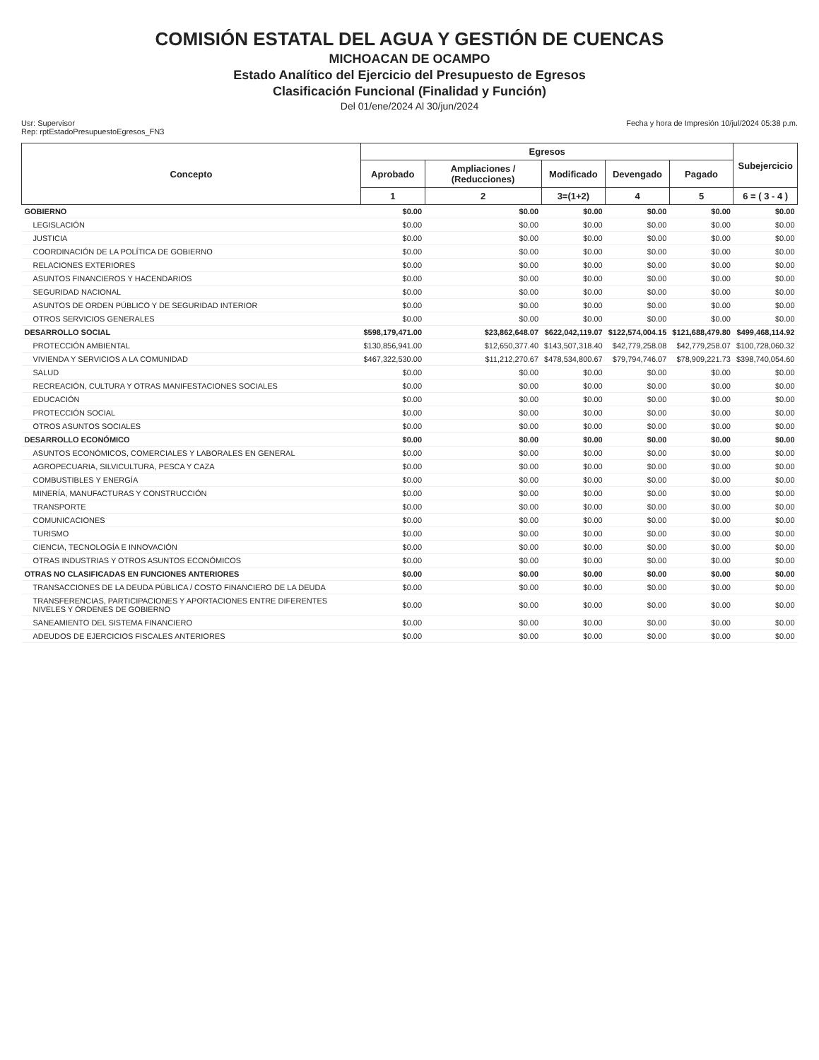COMISIÓN ESTATAL DEL AGUA Y GESTIÓN DE CUENCAS
MICHOACAN DE OCAMPO
Estado Analítico del Ejercicio del Presupuesto de Egresos
Clasificación Funcional (Finalidad y Función)
Del 01/ene/2024 Al 30/jun/2024
Usr: Supervisor
Rep: rptEstadoPresupuestoEgresos_FN3
Fecha y hora de Impresión 10/jul/2024 05:38 p.m.
| Concepto | Egresos | | | | | Subejercicio |
| --- | --- | --- | --- | --- | --- | --- |
| | Aprobado | Ampliaciones / (Reducciones) | Modificado | Devengado | Pagado | |
| | 1 | 2 | 3=(1+2) | 4 | 5 | 6 = ( 3 - 4 ) |
| GOBIERNO | $0.00 | $0.00 | $0.00 | $0.00 | $0.00 | $0.00 |
| LEGISLACIÓN | $0.00 | $0.00 | $0.00 | $0.00 | $0.00 | $0.00 |
| JUSTICIA | $0.00 | $0.00 | $0.00 | $0.00 | $0.00 | $0.00 |
| COORDINACIÓN DE LA POLÍTICA DE GOBIERNO | $0.00 | $0.00 | $0.00 | $0.00 | $0.00 | $0.00 |
| RELACIONES EXTERIORES | $0.00 | $0.00 | $0.00 | $0.00 | $0.00 | $0.00 |
| ASUNTOS FINANCIEROS Y HACENDARIOS | $0.00 | $0.00 | $0.00 | $0.00 | $0.00 | $0.00 |
| SEGURIDAD NACIONAL | $0.00 | $0.00 | $0.00 | $0.00 | $0.00 | $0.00 |
| ASUNTOS DE ORDEN PÚBLICO Y DE SEGURIDAD INTERIOR | $0.00 | $0.00 | $0.00 | $0.00 | $0.00 | $0.00 |
| OTROS SERVICIOS GENERALES | $0.00 | $0.00 | $0.00 | $0.00 | $0.00 | $0.00 |
| DESARROLLO SOCIAL | $598,179,471.00 | $23,862,648.07 | $622,042,119.07 | $122,574,004.15 | $121,688,479.80 | $499,468,114.92 |
| PROTECCIÓN AMBIENTAL | $130,856,941.00 | $12,650,377.40 | $143,507,318.40 | $42,779,258.08 | $42,779,258.07 | $100,728,060.32 |
| VIVIENDA Y SERVICIOS A LA COMUNIDAD | $467,322,530.00 | $11,212,270.67 | $478,534,800.67 | $79,794,746.07 | $78,909,221.73 | $398,740,054.60 |
| SALUD | $0.00 | $0.00 | $0.00 | $0.00 | $0.00 | $0.00 |
| RECREACIÓN, CULTURA Y OTRAS MANIFESTACIONES SOCIALES | $0.00 | $0.00 | $0.00 | $0.00 | $0.00 | $0.00 |
| EDUCACIÓN | $0.00 | $0.00 | $0.00 | $0.00 | $0.00 | $0.00 |
| PROTECCIÓN SOCIAL | $0.00 | $0.00 | $0.00 | $0.00 | $0.00 | $0.00 |
| OTROS ASUNTOS SOCIALES | $0.00 | $0.00 | $0.00 | $0.00 | $0.00 | $0.00 |
| DESARROLLO ECONÓMICO | $0.00 | $0.00 | $0.00 | $0.00 | $0.00 | $0.00 |
| ASUNTOS ECONÓMICOS, COMERCIALES Y LABORALES EN GENERAL | $0.00 | $0.00 | $0.00 | $0.00 | $0.00 | $0.00 |
| AGROPECUARIA, SILVICULTURA, PESCA Y CAZA | $0.00 | $0.00 | $0.00 | $0.00 | $0.00 | $0.00 |
| COMBUSTIBLES Y ENERGÍA | $0.00 | $0.00 | $0.00 | $0.00 | $0.00 | $0.00 |
| MINERÍA, MANUFACTURAS Y CONSTRUCCIÓN | $0.00 | $0.00 | $0.00 | $0.00 | $0.00 | $0.00 |
| TRANSPORTE | $0.00 | $0.00 | $0.00 | $0.00 | $0.00 | $0.00 |
| COMUNICACIONES | $0.00 | $0.00 | $0.00 | $0.00 | $0.00 | $0.00 |
| TURISMO | $0.00 | $0.00 | $0.00 | $0.00 | $0.00 | $0.00 |
| CIENCIA, TECNOLOGÍA E INNOVACIÓN | $0.00 | $0.00 | $0.00 | $0.00 | $0.00 | $0.00 |
| OTRAS INDUSTRIAS Y OTROS ASUNTOS ECONÓMICOS | $0.00 | $0.00 | $0.00 | $0.00 | $0.00 | $0.00 |
| OTRAS NO CLASIFICADAS EN FUNCIONES ANTERIORES | $0.00 | $0.00 | $0.00 | $0.00 | $0.00 | $0.00 |
| TRANSACCIONES DE LA DEUDA PÚBLICA / COSTO FINANCIERO DE LA DEUDA | $0.00 | $0.00 | $0.00 | $0.00 | $0.00 | $0.00 |
| TRANSFERENCIAS, PARTICIPACIONES Y APORTACIONES ENTRE DIFERENTES NIVELES Y ÓRDENES DE GOBIERNO | $0.00 | $0.00 | $0.00 | $0.00 | $0.00 | $0.00 |
| SANEAMIENTO DEL SISTEMA FINANCIERO | $0.00 | $0.00 | $0.00 | $0.00 | $0.00 | $0.00 |
| ADEUDOS DE EJERCICIOS FISCALES ANTERIORES | $0.00 | $0.00 | $0.00 | $0.00 | $0.00 | $0.00 |